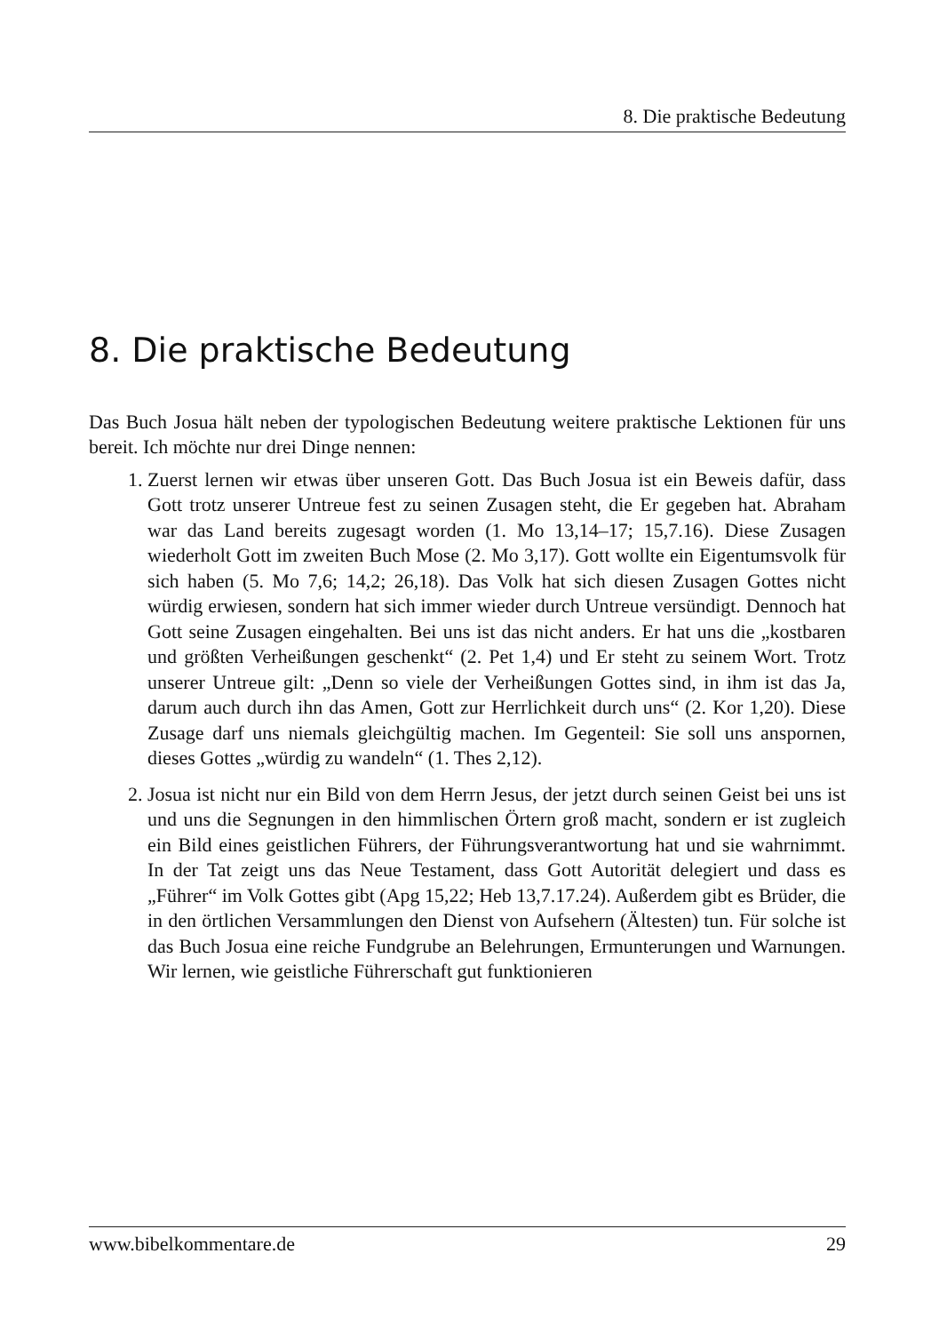8. Die praktische Bedeutung
8. Die praktische Bedeutung
Das Buch Josua hält neben der typologischen Bedeutung weitere praktische Lektionen für uns bereit. Ich möchte nur drei Dinge nennen:
1. Zuerst lernen wir etwas über unseren Gott. Das Buch Josua ist ein Beweis dafür, dass Gott trotz unserer Untreue fest zu seinen Zusagen steht, die Er gegeben hat. Abraham war das Land bereits zugesagt worden (1. Mo 13,14–17; 15,7.16). Diese Zusagen wiederholt Gott im zweiten Buch Mose (2. Mo 3,17). Gott wollte ein Eigentumsvolk für sich haben (5. Mo 7,6; 14,2; 26,18). Das Volk hat sich diesen Zusagen Gottes nicht würdig erwiesen, sondern hat sich immer wieder durch Untreue versündigt. Dennoch hat Gott seine Zusagen eingehalten. Bei uns ist das nicht anders. Er hat uns die „kostbaren und größten Verheißungen geschenkt“ (2. Pet 1,4) und Er steht zu seinem Wort. Trotz unserer Untreue gilt: „Denn so viele der Verheißungen Gottes sind, in ihm ist das Ja, darum auch durch ihn das Amen, Gott zur Herrlichkeit durch uns“ (2. Kor 1,20). Diese Zusage darf uns niemals gleichgültig machen. Im Gegenteil: Sie soll uns anspornen, dieses Gottes „würdig zu wandeln“ (1. Thes 2,12).
2. Josua ist nicht nur ein Bild von dem Herrn Jesus, der jetzt durch seinen Geist bei uns ist und uns die Segnungen in den himmlischen Örtern groß macht, sondern er ist zugleich ein Bild eines geistlichen Führers, der Führungsverantwortung hat und sie wahrnimmt. In der Tat zeigt uns das Neue Testament, dass Gott Autorität delegiert und dass es „Führer“ im Volk Gottes gibt (Apg 15,22; Heb 13,7.17.24). Außerdem gibt es Brüder, die in den örtlichen Versammlungen den Dienst von Aufsehern (Ältesten) tun. Für solche ist das Buch Josua eine reiche Fundgrube an Belehrungen, Ermunterungen und Warnungen. Wir lernen, wie geistliche Führerschaft gut funktionieren
www.bibelkommentare.de 29